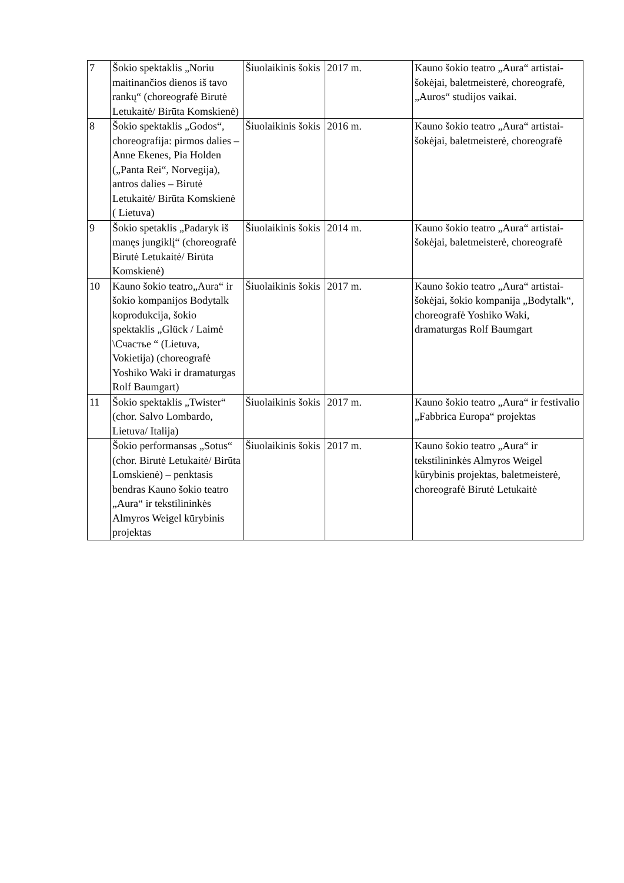| 7 | Šokio spektaklis „Noriu maitinančios dienos iš tavo rankų“ (choreografė Birutė Letukaitė/ Birūta Komskienė) | Šiuolaikinis šokis | 2017 m. | Kauno šokio teatro „Aura“ artistai-šokėjai, baletmeisterė, choreografė, „Auros“ studijos vaikai. |
| 8 | Šokio spektaklis „Godos“, choreografija: pirmos dalies – Anne Ekenes, Pia Holden („Panta Rei“, Norvegija), antros dalies – Birutė Letukaitė/ Birūta Komskienė ( Lietuva) | Šiuolaikinis šokis | 2016 m. | Kauno šokio teatro „Aura“ artistai-šokėjai, baletmeisterė, choreografė |
| 9 | Šokio spetaklis „Padaryk iš manęs jungiklį“ (choreografė Birutė Letukaitė/ Birūta Komskienė) | Šiuolaikinis šokis | 2014 m. | Kauno šokio teatro „Aura“ artistai-šokėjai, baletmeisterė, choreografė |
| 10 | Kauno šokio teatro„Aura“ ir šokio kompanijos Bodytalk koprodukcija, šokio spektaklis „Glück / Laimė \Счастье “ (Lietuva, Vokietija) (choreografė Yoshiko Waki ir dramaturgas Rolf Baumgart) | Šiuolaikinis šokis | 2017 m. | Kauno šokio teatro „Aura“ artistai-šokėjai, šokio kompanija „Bodytalk“, choreografė Yoshiko Waki, dramaturgas Rolf Baumgart |
| 11 | Šokio spektaklis „Twister“ (chor. Salvo Lombardo, Lietuva/ Italija) | Šiuolaikinis šokis | 2017 m. | Kauno šokio teatro „Aura“ ir festivalio „Fabbrica Europa“ projektas |
| | Šokio performansas „Sotus“ (chor. Birutė Letukaitė/ Birūta Lomskienė) – penktasis bendras Kauno šokio teatro „Aura“ ir tekstilininkės Almyros Weigel kūrybinis projektas | Šiuolaikinis šokis | 2017 m. | Kauno šokio teatro „Aura“ ir tekstilininkės Almyros Weigel kūrybinis projektas, baletmeisterė, choreografė Birutė Letukaitė |